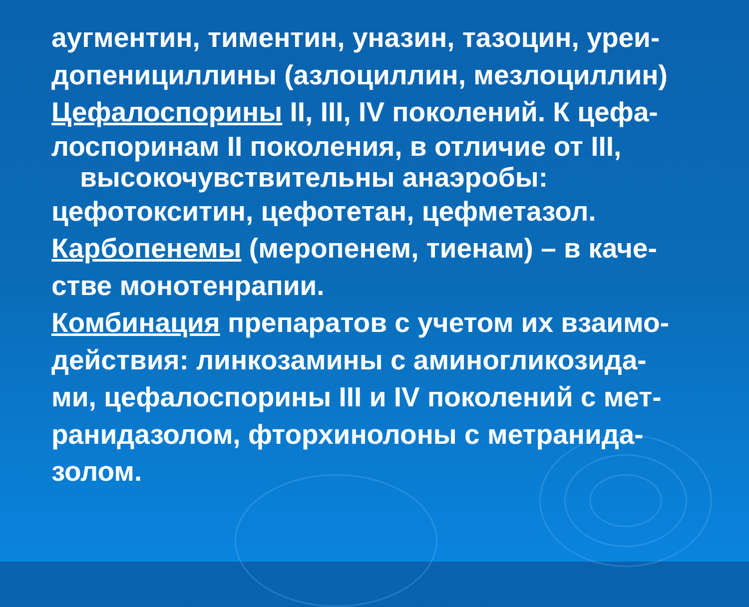аугментин, тиментин, уназин, тазоцин, уреи-
допенициллины (азлоциллин, мезлоциллин)
Цефалоспорины II, III, IV поколений. К цефа-
лоспоринам II поколения, в отличие от III,
высокочувствительны анаэробы:
цефотокситин, цефотетан, цефметазол.
Карбопенемы (меропенем, тиенам) – в каче-
стве монотенрапии.
Комбинация препаратов с учетом их взаимо-
действия: линкозамины с аминогликозида-
ми, цефалоспорины III и IV поколений с мет-
ранидазолом, фторхинолоны с метранида-
золом.